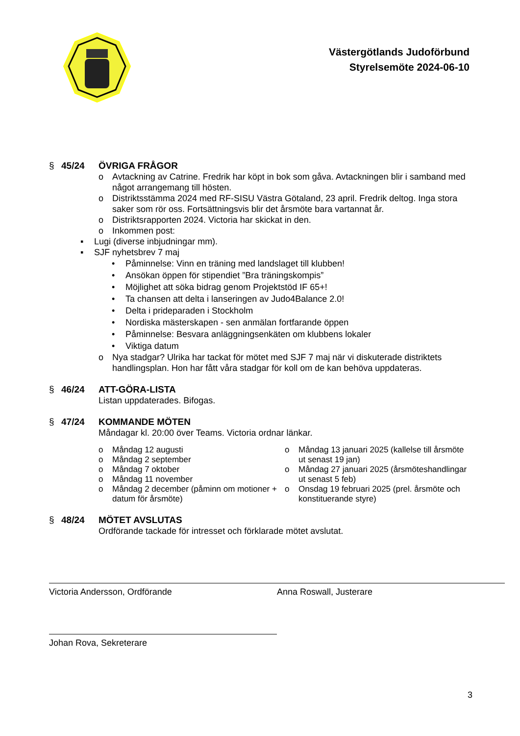Västergötlands Judoförbund
Styrelsemöte 2024-06-10
§ 45/24 ÖVRIGA FRÅGOR
o Avtackning av Catrine. Fredrik har köpt in bok som gåva. Avtackningen blir i samband med något arrangemang till hösten.
o Distriktsstämma 2024 med RF-SISU Västra Götaland, 23 april. Fredrik deltog. Inga stora saker som rör oss. Fortsättningsvis blir det årsmöte bara vartannat år.
o Distriktsrapporten 2024. Victoria har skickat in den.
o Inkommen post:
▪ Lugi (diverse inbjudningar mm).
▪ SJF nyhetsbrev 7 maj
• Påminnelse: Vinn en träning med landslaget till klubben!
• Ansökan öppen för stipendiet ”Bra träningskompis”
• Möjlighet att söka bidrag genom Projektstöd IF 65+!
• Ta chansen att delta i lanseringen av Judo4Balance 2.0!
• Delta i prideparaden i Stockholm
• Nordiska mästerskapen - sen anmälan fortfarande öppen
• Påminnelse: Besvara anläggningsenkäten om klubbens lokaler
• Viktiga datum
o Nya stadgar? Ulrika har tackat för mötet med SJF 7 maj när vi diskuterade distriktets handlingsplan. Hon har fått våra stadgar för koll om de kan behöva uppdateras.
§ 46/24 ATT-GÖRA-LISTA
Listan uppdaterades. Bifogas.
§ 47/24 KOMMANDE MÖTEN
Måndagar kl. 20:00 över Teams. Victoria ordnar länkar.
o Måndag 12 augusti
o Måndag 2 september
o Måndag 7 oktober
o Måndag 11 november
o Måndag 2 december (påminn om motioner + datum för årsmöte)
o Måndag 13 januari 2025 (kallelse till årsmöte ut senast 19 jan)
o Måndag 27 januari 2025 (årsmöteshandlingar ut senast 5 feb)
o Onsdag 19 februari 2025 (prel. årsmöte och konstituerande styre)
§ 48/24 MÖTET AVSLUTAS
Ordförande tackade för intresset och förklarade mötet avslutat.
Victoria Andersson, Ordförande Anna Roswall, Justerare
Johan Rova, Sekreterare
3